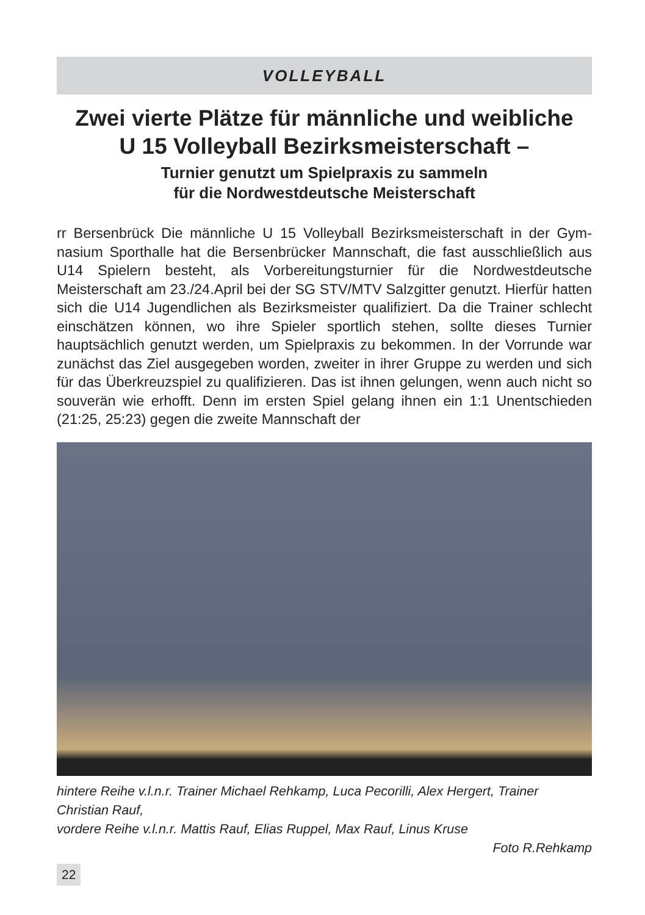VOLLEYBALL
Zwei vierte Plätze für männliche und weibliche
U 15 Volleyball Bezirksmeisterschaft –
Turnier genutzt um Spielpraxis zu sammeln
für die Nordwestdeutsche Meisterschaft
rr Bersenbrück Die männliche U 15 Volleyball Bezirksmeisterschaft in der Gym­nasium Sporthalle hat die Bersenbrücker Mannschaft, die fast ausschließlich aus U14 Spielern besteht, als Vorbereitungsturnier für die Nordwestdeutsche Meisterschaft am 23./24.April bei der SG STV/MTV Salzgitter genutzt. Hierfür hatten sich die U14 Jugendlichen als Bezirksmeister qualifiziert. Da die Trainer schlecht einschätzen können, wo ihre Spieler sportlich stehen, sollte dieses Turnier hauptsächlich genutzt werden, um Spielpraxis zu bekommen. In der Vorrunde war zunächst das Ziel ausgegeben worden, zweiter in ihrer Gruppe zu werden und sich für das Überkreuzspiel zu qualifizieren. Das ist ihnen ge­lungen, wenn auch nicht so souverän wie erhofft. Denn im ersten Spiel gelang ihnen ein 1:1 Unentschieden (21:25, 25:23) gegen die zweite Mannschaft der
hintere Reihe v.l.n.r. Trainer Michael Rehkamp, Luca Pecorilli, Alex Hergert, Trainer Christian Rauf,
vordere Reihe v.l.n.r. Mattis Rauf, Elias Ruppel, Max Rauf, Linus Kruse
Foto R.Rehkamp
22